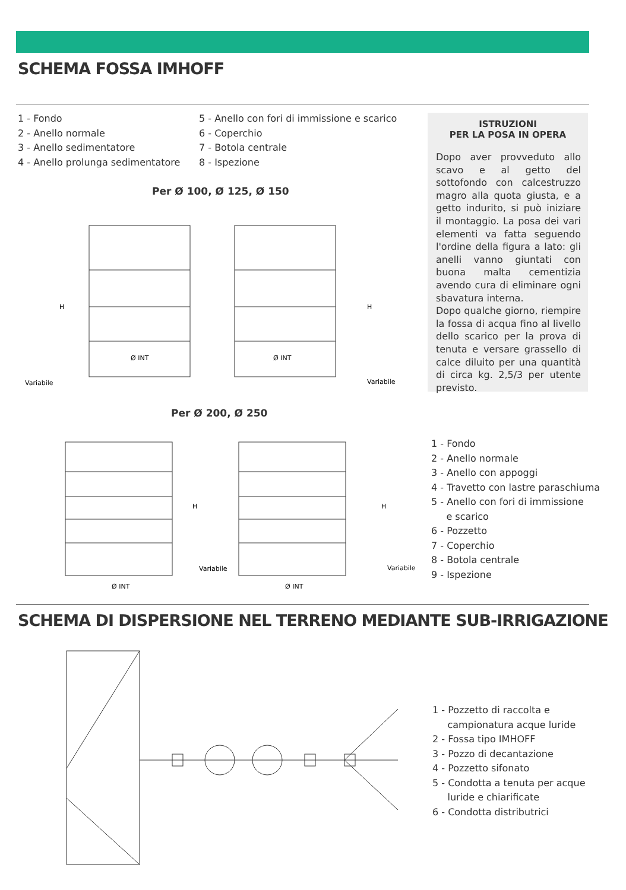SCHEMA FOSSA IMHOFF
1 - Fondo
2 - Anello normale
3 - Anello sedimentatore
4 - Anello prolunga sedimentatore
5 - Anello con fori di immissione e scarico
6 - Coperchio
7 - Botola centrale
8 - Ispezione
ISTRUZIONI
PER LA POSA IN OPERA
Dopo aver provveduto allo scavo e al getto del sottofondo con calcestruzzo magro alla quota giusta, e a getto indurito, si può iniziare il montaggio. La posa dei vari elementi va fatta seguendo l'ordine della figura a lato: gli anelli vanno giuntati con buona malta cementizia avendo cura di eliminare ogni sbavatura interna.
Dopo qualche giorno, riempire la fossa di acqua fino al livello dello scarico per la prova di tenuta e versare grassello di calce diluito per una quantità di circa kg. 2,5/3 per utente previsto.
Per Ø 100, Ø 125, Ø 150
Ø INT
Ø INT
Variabile
Variabile
H
H
Per Ø 200, Ø 250
Ø INT
Ø INT
Variabile
Variabile
H
H
1 - Fondo
2 - Anello normale
3 - Anello con appoggi
4 - Travetto con lastre paraschiuma
5 - Anello con fori di immissione
e scarico
6 - Pozzetto
7 - Coperchio
8 - Botola centrale
9 - Ispezione
SCHEMA DI DISPERSIONE NEL TERRENO MEDIANTE SUB-IRRIGAZIONE
1 - Pozzetto di raccolta e
campionatura acque luride
2 - Fossa tipo IMHOFF
3 - Pozzo di decantazione
4 - Pozzetto sifonato
5 - Condotta a tenuta per acque
luride e chiarificate
6 - Condotta distributrici